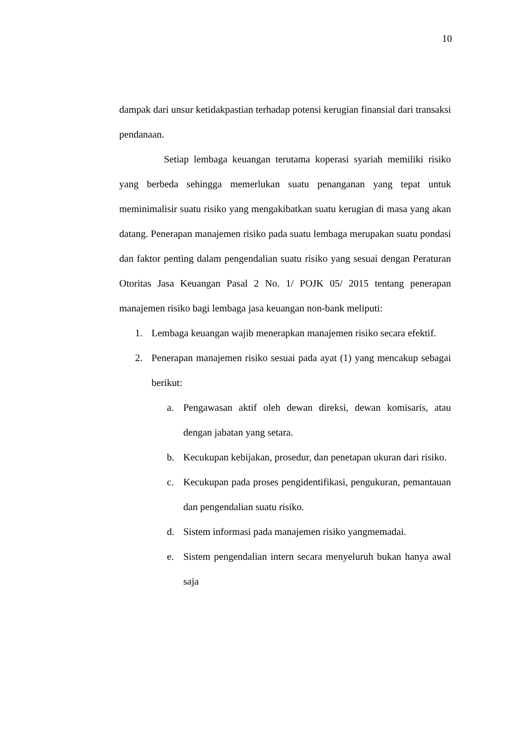10
dampak dari unsur ketidakpastian terhadap potensi kerugian finansial dari transaksi pendanaan.
Setiap lembaga keuangan terutama koperasi syariah memiliki risiko yang berbeda sehingga memerlukan suatu penanganan yang tepat untuk meminimalisir suatu risiko yang mengakibatkan suatu kerugian di masa yang akan datang. Penerapan manajemen risiko pada suatu lembaga merupakan suatu pondasi dan faktor penting dalam pengendalian suatu risiko yang sesuai dengan Peraturan Otoritas Jasa Keuangan Pasal 2 No. 1/ POJK 05/ 2015 tentang penerapan manajemen risiko bagi lembaga jasa keuangan non-bank meliputi:
1. Lembaga keuangan wajib menerapkan manajemen risiko secara efektif.
2. Penerapan manajemen risiko sesuai pada ayat (1) yang mencakup sebagai berikut:
a. Pengawasan aktif oleh dewan direksi, dewan komisaris, atau dengan jabatan yang setara.
b. Kecukupan kebijakan, prosedur, dan penetapan ukuran dari risiko.
c. Kecukupan pada proses pengidentifikasi, pengukuran, pemantauan dan pengendalian suatu risiko.
d. Sistem informasi pada manajemen risiko yangmemadai.
e. Sistem pengendalian intern secara menyeluruh bukan hanya awal saja